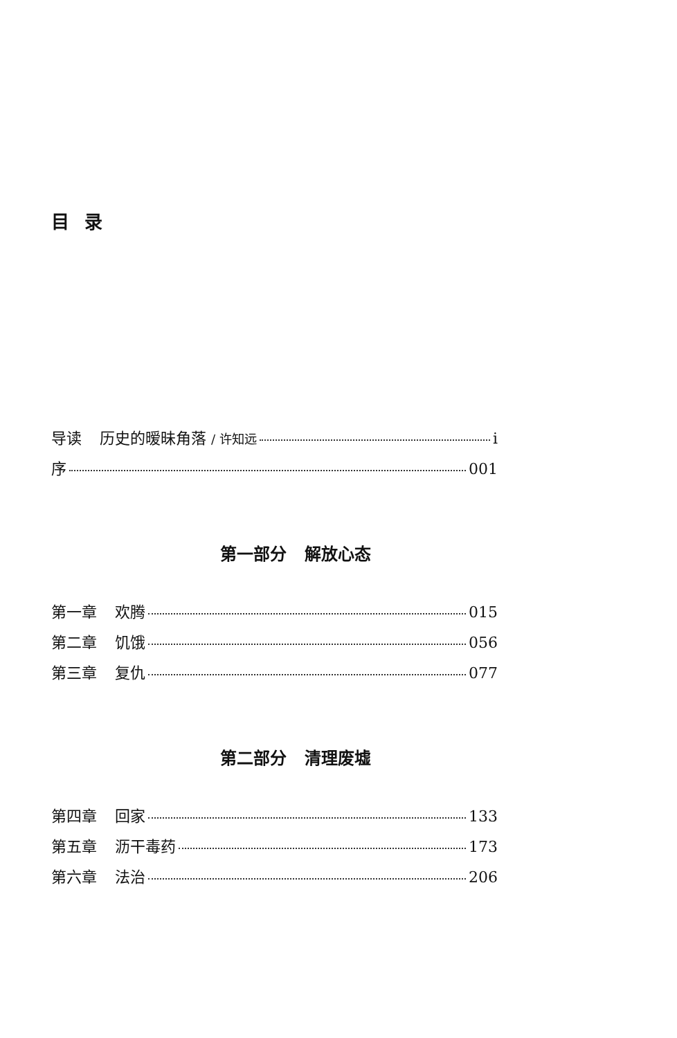目录
导读 历史的暧昧角落 / 许知远 i
序 001
第一部分 解放心态
第一章 欢腾 015
第二章 饥饿 056
第三章 复仇 077
第二部分 清理废墟
第四章 回家 133
第五章 沥干毒药 173
第六章 法治 206